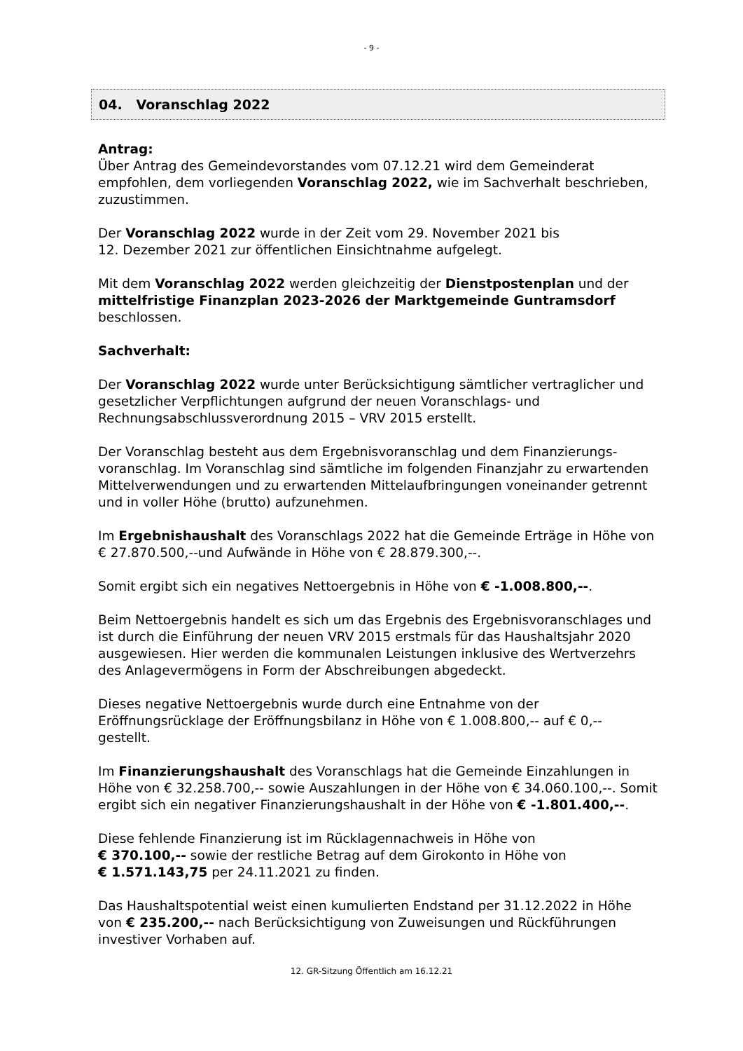- 9 -
04. Voranschlag 2022
Antrag:
Über Antrag des Gemeindevorstandes vom 07.12.21 wird dem Gemeinderat empfohlen, dem vorliegenden Voranschlag 2022, wie im Sachverhalt beschrieben, zuzustimmen.
Der Voranschlag 2022 wurde in der Zeit vom 29. November 2021 bis
12. Dezember 2021 zur öffentlichen Einsichtnahme aufgelegt.
Mit dem Voranschlag 2022 werden gleichzeitig der Dienstpostenplan und der mittelfristige Finanzplan 2023-2026 der Marktgemeinde Guntramsdorf beschlossen.
Sachverhalt:
Der Voranschlag 2022 wurde unter Berücksichtigung sämtlicher vertraglicher und gesetzlicher Verpflichtungen aufgrund der neuen Voranschlags- und Rechnungsabschlussverordnung 2015 – VRV 2015 erstellt.
Der Voranschlag besteht aus dem Ergebnisvoranschlag und dem Finanzierungs-voranschlag. Im Voranschlag sind sämtliche im folgenden Finanzjahr zu erwartenden Mittelverwendungen und zu erwartenden Mittelaufbringungen voneinander getrennt und in voller Höhe (brutto) aufzunehmen.
Im Ergebnishaushalt des Voranschlags 2022 hat die Gemeinde Erträge in Höhe von € 27.870.500,--und Aufwände in Höhe von € 28.879.300,--.
Somit ergibt sich ein negatives Nettoergebnis in Höhe von € -1.008.800,--.
Beim Nettoergebnis handelt es sich um das Ergebnis des Ergebnisvoranschlages und ist durch die Einführung der neuen VRV 2015 erstmals für das Haushaltsjahr 2020 ausgewiesen. Hier werden die kommunalen Leistungen inklusive des Wertverzehrs des Anlagevermögens in Form der Abschreibungen abgedeckt.
Dieses negative Nettoergebnis wurde durch eine Entnahme von der Eröffnungsrücklage der Eröffnungsbilanz in Höhe von € 1.008.800,-- auf € 0,-- gestellt.
Im Finanzierungshaushalt des Voranschlags hat die Gemeinde Einzahlungen in Höhe von € 32.258.700,-- sowie Auszahlungen in der Höhe von € 34.060.100,--. Somit ergibt sich ein negativer Finanzierungshaushalt in der Höhe von € -1.801.400,--.
Diese fehlende Finanzierung ist im Rücklagennachweis in Höhe von
€ 370.100,-- sowie der restliche Betrag auf dem Girokonto in Höhe von
€ 1.571.143,75 per 24.11.2021 zu finden.
Das Haushaltspotential weist einen kumulierten Endstand per 31.12.2022 in Höhe von € 235.200,-- nach Berücksichtigung von Zuweisungen und Rückführungen investiver Vorhaben auf.
12. GR-Sitzung Öffentlich am 16.12.21